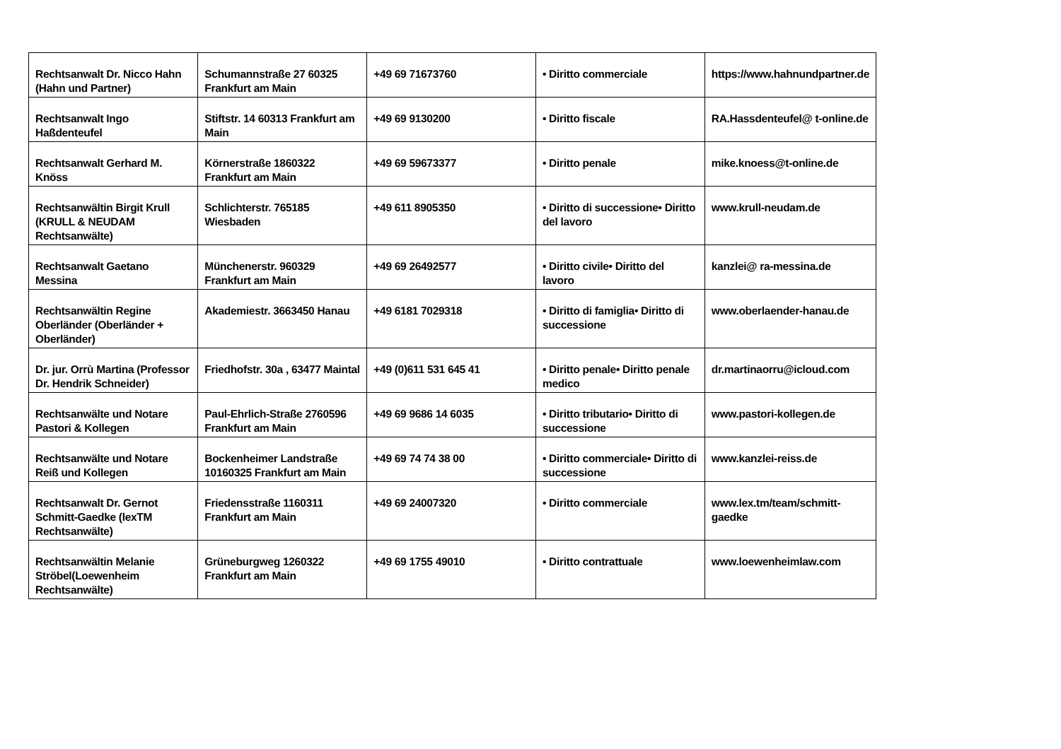| Rechtsanwalt Dr. Nicco Hahn (Hahn und Partner) | Schumannstraße 27 60325 Frankfurt am Main | +49 69 71673760 | • Diritto commerciale | https://www.hahnundpartner.de |
| Rechtsanwalt Ingo Haßdenteufel | Stiftstr. 14 60313 Frankfurt am Main | +49 69 9130200 | • Diritto fiscale | RA.Hassdenteufel@ t-online.de |
| Rechtsanwalt Gerhard M. Knöss | Körnerstraße 1860322 Frankfurt am Main | +49 69 59673377 | • Diritto penale | mike.knoess@t-online.de |
| Rechtsanwältin Birgit Krull (KRULL & NEUDAM Rechtsanwälte) | Schlichterstr. 765185 Wiesbaden | +49 611 8905350 | • Diritto di successione• Diritto del lavoro | www.krull-neudam.de |
| Rechtsanwalt Gaetano Messina | Münchenerstr. 960329 Frankfurt am Main | +49 69 26492577 | • Diritto civile• Diritto del lavoro | kanzlei@ ra-messina.de |
| Rechtsanwältin Regine Oberländer (Oberländer + Oberländer) | Akademiestr. 3663450 Hanau | +49 6181 7029318 | • Diritto di famiglia• Diritto di successione | www.oberlaender-hanau.de |
| Dr. jur. Orrù Martina (Professor Dr. Hendrik Schneider) | Friedhofstr. 30a , 63477 Maintal | +49 (0)611 531 645 41 | • Diritto penale• Diritto penale medico | dr.martinaorru@icloud.com |
| Rechtsanwälte und Notare Pastori & Kollegen | Paul-Ehrlich-Straße 2760596 Frankfurt am Main | +49 69 9686 14 6035 | • Diritto tributario• Diritto di successione | www.pastori-kollegen.de |
| Rechtsanwälte und Notare Reiß und Kollegen | Bockenheimer Landstraße 10160325 Frankfurt am Main | +49 69 74 74 38 00 | • Diritto commerciale• Diritto di successione | www.kanzlei-reiss.de |
| Rechtsanwalt Dr. Gernot Schmitt-Gaedke (lexTM Rechtsanwälte) | Friedensstraße 1160311 Frankfurt am Main | +49 69 24007320 | • Diritto commerciale | www.lex.tm/team/schmitt-gaedke |
| Rechtsanwältin Melanie Ströbel(Loewenheim Rechtsanwälte) | Grüneburgweg 1260322 Frankfurt am Main | +49 69 1755 49010 | • Diritto contrattuale | www.loewenheimlaw.com |